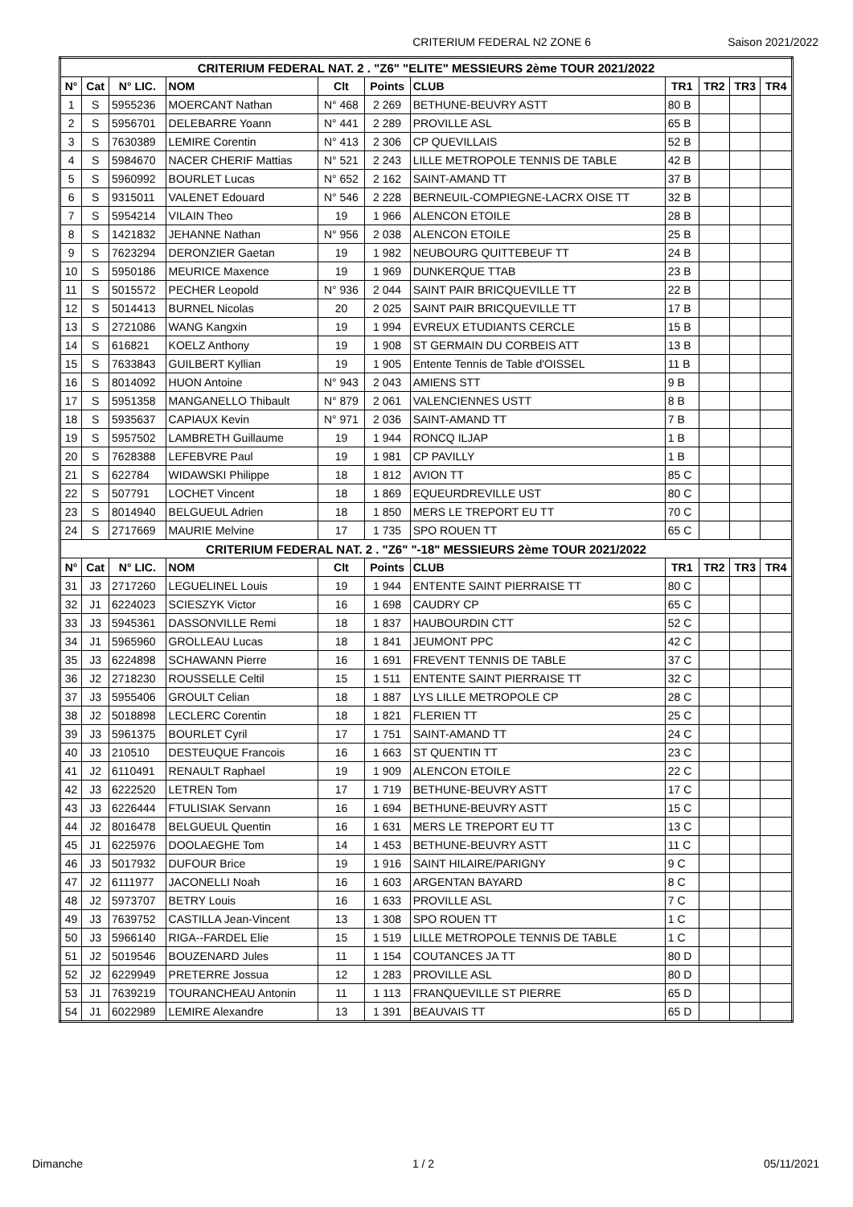CRITERIUM FEDERAL N2 ZONE 6 Saison 2021/2022
| CRITERIUM FEDERAL NAT. 2 . "Z6" "ELITE" MESSIEURS 2ème TOUR 2021/2022 | | | | | | | | | | |
| --- | --- | --- | --- | --- | --- | --- | --- | --- | --- | --- |
| N° | Cat | N° LIC. | NOM | Clt | Points | CLUB | TR1 | TR2 | TR3 | TR4 |
| 1 | S | 5955236 | MOERCANT Nathan | N° 468 | 2 269 | BETHUNE-BEUVRY ASTT | 80 B | | | |
| 2 | S | 5956701 | DELEBARRE Yoann | N° 441 | 2 289 | PROVILLE ASL | 65 B | | | |
| 3 | S | 7630389 | LEMIRE Corentin | N° 413 | 2 306 | CP QUEVILLAIS | 52 B | | | |
| 4 | S | 5984670 | NACER CHERIF Mattias | N° 521 | 2 243 | LILLE METROPOLE TENNIS DE TABLE | 42 B | | | |
| 5 | S | 5960992 | BOURLET Lucas | N° 652 | 2 162 | SAINT-AMAND TT | 37 B | | | |
| 6 | S | 9315011 | VALENET Edouard | N° 546 | 2 228 | BERNEUIL-COMPIEGNE-LACRX OISE TT | 32 B | | | |
| 7 | S | 5954214 | VILAIN Theo | 19 | 1 966 | ALENCON ETOILE | 28 B | | | |
| 8 | S | 1421832 | JEHANNE Nathan | N° 956 | 2 038 | ALENCON ETOILE | 25 B | | | |
| 9 | S | 7623294 | DERONZIER Gaetan | 19 | 1 982 | NEUBOURG QUITTEBEUF TT | 24 B | | | |
| 10 | S | 5950186 | MEURICE Maxence | 19 | 1 969 | DUNKERQUE TTAB | 23 B | | | |
| 11 | S | 5015572 | PECHER Leopold | N° 936 | 2 044 | SAINT PAIR BRICQUEVILLE TT | 22 B | | | |
| 12 | S | 5014413 | BURNEL Nicolas | 20 | 2 025 | SAINT PAIR BRICQUEVILLE TT | 17 B | | | |
| 13 | S | 2721086 | WANG Kangxin | 19 | 1 994 | EVREUX ETUDIANTS CERCLE | 15 B | | | |
| 14 | S | 616821 | KOELZ Anthony | 19 | 1 908 | ST GERMAIN DU CORBEIS ATT | 13 B | | | |
| 15 | S | 7633843 | GUILBERT Kyllian | 19 | 1 905 | Entente Tennis de Table d'OISSEL | 11 B | | | |
| 16 | S | 8014092 | HUON Antoine | N° 943 | 2 043 | AMIENS STT | 9 B | | | |
| 17 | S | 5951358 | MANGANELLO Thibault | N° 879 | 2 061 | VALENCIENNES USTT | 8 B | | | |
| 18 | S | 5935637 | CAPIAUX Kevin | N° 971 | 2 036 | SAINT-AMAND TT | 7 B | | | |
| 19 | S | 5957502 | LAMBRETH Guillaume | 19 | 1 944 | RONCQ ILJAP | 1 B | | | |
| 20 | S | 7628388 | LEFEBVRE Paul | 19 | 1 981 | CP PAVILLY | 1 B | | | |
| 21 | S | 622784 | WIDAWSKI Philippe | 18 | 1 812 | AVION TT | 85 C | | | |
| 22 | S | 507791 | LOCHET Vincent | 18 | 1 869 | EQUEURDREVILLE UST | 80 C | | | |
| 23 | S | 8014940 | BELGUEUL Adrien | 18 | 1 850 | MERS LE TREPORT EU TT | 70 C | | | |
| 24 | S | 2717669 | MAURIE Melvine | 17 | 1 735 | SPO ROUEN TT | 65 C | | | |
| CRITERIUM FEDERAL NAT. 2 . "Z6" "-18" MESSIEURS 2ème TOUR 2021/2022 | | | | | | | | | | |
| N° | Cat | N° LIC. | NOM | Clt | Points | CLUB | TR1 | TR2 | TR3 | TR4 |
| 31 | J3 | 2717260 | LEGUELINEL Louis | 19 | 1 944 | ENTENTE SAINT PIERRAISE TT | 80 C | | | |
| 32 | J1 | 6224023 | SCIESZYK Victor | 16 | 1 698 | CAUDRY CP | 65 C | | | |
| 33 | J3 | 5945361 | DASSONVILLE Remi | 18 | 1 837 | HAUBOURDIN CTT | 52 C | | | |
| 34 | J1 | 5965960 | GROLLEAU Lucas | 18 | 1 841 | JEUMONT PPC | 42 C | | | |
| 35 | J3 | 6224898 | SCHAWANN Pierre | 16 | 1 691 | FREVENT TENNIS DE TABLE | 37 C | | | |
| 36 | J2 | 2718230 | ROUSSELLE Celtil | 15 | 1 511 | ENTENTE SAINT PIERRAISE TT | 32 C | | | |
| 37 | J3 | 5955406 | GROULT Celian | 18 | 1 887 | LYS LILLE METROPOLE CP | 28 C | | | |
| 38 | J2 | 5018898 | LECLERC Corentin | 18 | 1 821 | FLERIEN TT | 25 C | | | |
| 39 | J3 | 5961375 | BOURLET Cyril | 17 | 1 751 | SAINT-AMAND TT | 24 C | | | |
| 40 | J3 | 210510 | DESTEUQUE Francois | 16 | 1 663 | ST QUENTIN TT | 23 C | | | |
| 41 | J2 | 6110491 | RENAULT Raphael | 19 | 1 909 | ALENCON ETOILE | 22 C | | | |
| 42 | J3 | 6222520 | LETREN Tom | 17 | 1 719 | BETHUNE-BEUVRY ASTT | 17 C | | | |
| 43 | J3 | 6226444 | FTULISIAK Servann | 16 | 1 694 | BETHUNE-BEUVRY ASTT | 15 C | | | |
| 44 | J2 | 8016478 | BELGUEUL Quentin | 16 | 1 631 | MERS LE TREPORT EU TT | 13 C | | | |
| 45 | J1 | 6225976 | DOOLAEGHE Tom | 14 | 1 453 | BETHUNE-BEUVRY ASTT | 11 C | | | |
| 46 | J3 | 5017932 | DUFOUR Brice | 19 | 1 916 | SAINT HILAIRE/PARIGNY | 9 C | | | |
| 47 | J2 | 6111977 | JACONELLI Noah | 16 | 1 603 | ARGENTAN BAYARD | 8 C | | | |
| 48 | J2 | 5973707 | BETRY Louis | 16 | 1 633 | PROVILLE ASL | 7 C | | | |
| 49 | J3 | 7639752 | CASTILLA Jean-Vincent | 13 | 1 308 | SPO ROUEN TT | 1 C | | | |
| 50 | J3 | 5966140 | RIGA--FARDEL Elie | 15 | 1 519 | LILLE METROPOLE TENNIS DE TABLE | 1 C | | | |
| 51 | J2 | 5019546 | BOUZENARD Jules | 11 | 1 154 | COUTANCES JA TT | 80 D | | | |
| 52 | J2 | 6229949 | PRETERRE Jossua | 12 | 1 283 | PROVILLE ASL | 80 D | | | |
| 53 | J1 | 7639219 | TOURANCHEAU Antonin | 11 | 1 113 | FRANQUEVILLE ST PIERRE | 65 D | | | |
| 54 | J1 | 6022989 | LEMIRE Alexandre | 13 | 1 391 | BEAUVAIS TT | 65 D | | | |
Dimanche 1 / 2 05/11/2021